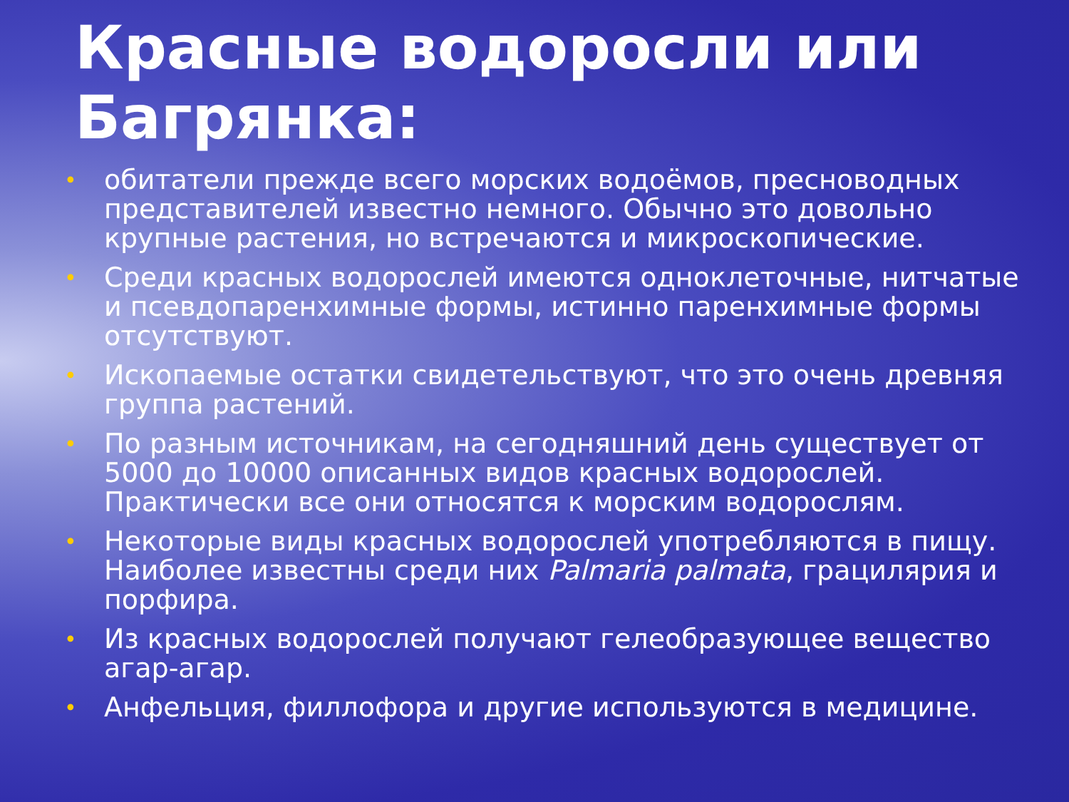Красные водоросли или Багрянка:
• обитатели прежде всего морских водоёмов, пресноводных представителей известно немного. Обычно это довольно крупные растения, но встречаются и микроскопические.
• Среди красных водорослей имеются одноклеточные, нитчатые и псевдопаренхимные формы, истинно паренхимные формы отсутствуют.
• Ископаемые остатки свидетельствуют, что это очень древняя группа растений.
• По разным источникам, на сегодняшний день существует от 5000 до 10000 описанных видов красных водорослей. Практически все они относятся к морским водорослям.
• Некоторые виды красных водорослей употребляются в пищу. Наиболее известны среди них Palmaria palmata, грацилярия и порфира.
• Из красных водорослей получают гелеобразующее вещество агар-агар.
• Анфельция, филлофора и другие используются в медицине.